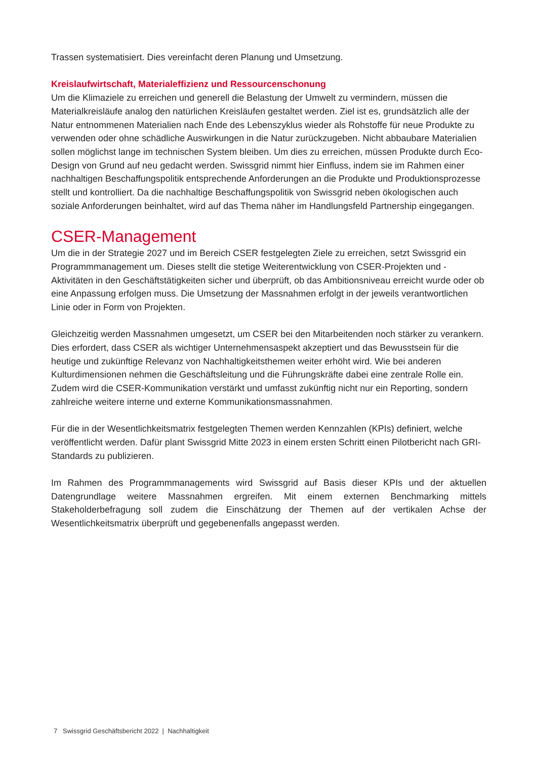Trassen systematisiert. Dies vereinfacht deren Planung und Umsetzung.
Kreislaufwirtschaft, Materialeffizienz und Ressourcenschonung
Um die Klimaziele zu erreichen und generell die Belastung der Umwelt zu vermindern, müssen die Materialkreisläufe analog den natürlichen Kreisläufen gestaltet werden. Ziel ist es, grundsätzlich alle der Natur entnommenen Materialien nach Ende des Lebenszyklus wieder als Rohstoffe für neue Produkte zu verwenden oder ohne schädliche Auswirkungen in die Natur zurückzugeben. Nicht abbaubare Materialien sollen möglichst lange im technischen System bleiben. Um dies zu erreichen, müssen Produkte durch Eco-Design von Grund auf neu gedacht werden. Swissgrid nimmt hier Einfluss, indem sie im Rahmen einer nachhaltigen Beschaffungspolitik entsprechende Anforderungen an die Produkte und Produktionsprozesse stellt und kontrolliert. Da die nachhaltige Beschaffungspolitik von Swissgrid neben ökologischen auch soziale Anforderungen beinhaltet, wird auf das Thema näher im Handlungsfeld Partnership eingegangen.
CSER-Management
Um die in der Strategie 2027 und im Bereich CSER festgelegten Ziele zu erreichen, setzt Swissgrid ein Programmmanagement um. Dieses stellt die stetige Weiterentwicklung von CSER-Projekten und -Aktivitäten in den Geschäftstätigkeiten sicher und überprüft, ob das Ambitionsniveau erreicht wurde oder ob eine Anpassung erfolgen muss. Die Umsetzung der Massnahmen erfolgt in der jeweils verantwortlichen Linie oder in Form von Projekten.
Gleichzeitig werden Massnahmen umgesetzt, um CSER bei den Mitarbeitenden noch stärker zu verankern. Dies erfordert, dass CSER als wichtiger Unternehmensaspekt akzeptiert und das Bewusstsein für die heutige und zukünftige Relevanz von Nachhaltigkeitsthemen weiter erhöht wird. Wie bei anderen Kulturdimensionen nehmen die Geschäftsleitung und die Führungskräfte dabei eine zentrale Rolle ein. Zudem wird die CSER-Kommunikation verstärkt und umfasst zukünftig nicht nur ein Reporting, sondern zahlreiche weitere interne und externe Kommunikationsmassnahmen.
Für die in der Wesentlichkeitsmatrix festgelegten Themen werden Kennzahlen (KPIs) definiert, welche veröffentlicht werden. Dafür plant Swissgrid Mitte 2023 in einem ersten Schritt einen Pilotbericht nach GRI-Standards zu publizieren.
Im Rahmen des Programmmanagements wird Swissgrid auf Basis dieser KPIs und der aktuellen Datengrundlage weitere Massnahmen ergreifen. Mit einem externen Benchmarking mittels Stakeholderbefragung soll zudem die Einschätzung der Themen auf der vertikalen Achse der Wesentlichkeitsmatrix überprüft und gegebenenfalls angepasst werden.
7 Swissgrid Geschäftsbericht 2022 | Nachhaltigkeit